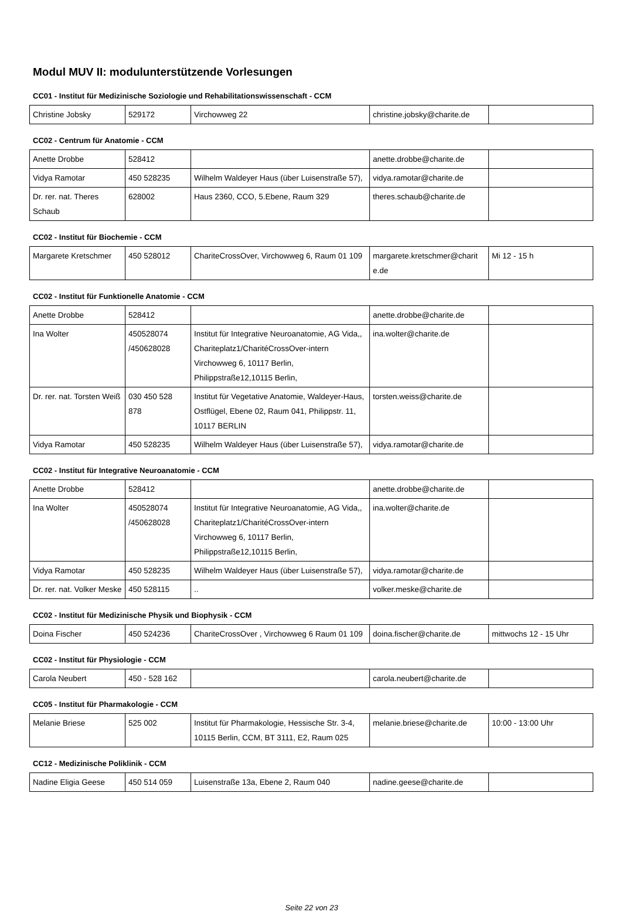Modul MUV II: modulunterstützende Vorlesungen
CC01 - Institut für Medizinische Soziologie und Rehabilitationswissenschaft - CCM
| Christine Jobsky | 529172 | Virchowweg 22 | christine.jobsky@charite.de | |
CC02 - Centrum für Anatomie - CCM
| Anette Drobbe | 528412 | | anette.drobbe@charite.de | |
| Vidya Ramotar | 450 528235 | Wilhelm Waldeyer Haus (über Luisenstraße 57), | vidya.ramotar@charite.de | |
| Dr. rer. nat. Theres Schaub | 628002 | Haus 2360, CCO, 5.Ebene, Raum 329 | theres.schaub@charite.de | |
CC02 - Institut für Biochemie - CCM
| Margarete Kretschmer | 450 528012 | ChariteCrossOver, Virchowweg 6, Raum 01 109 | margarete.kretschmer@charit e.de | Mi 12 - 15 h |
CC02 - Institut für Funktionelle Anatomie - CCM
| Anette Drobbe | 528412 | | anette.drobbe@charite.de | |
| Ina Wolter | 450528074 /450628028 | Institut für Integrative Neuroanatomie, AG Vida,, Chariteplatz1/CharitéCrossOver-intern Virchowweg 6, 10117 Berlin, Philippstraße12,10115 Berlin, | ina.wolter@charite.de | |
| Dr. rer. nat. Torsten Weiß | 030 450 528 878 | Institut für Vegetative Anatomie, Waldeyer-Haus, Ostflügel, Ebene 02, Raum 041, Philippstr. 11, 10117 BERLIN | torsten.weiss@charite.de | |
| Vidya Ramotar | 450 528235 | Wilhelm Waldeyer Haus (über Luisenstraße 57), | vidya.ramotar@charite.de | |
CC02 - Institut für Integrative Neuroanatomie - CCM
| Anette Drobbe | 528412 | | anette.drobbe@charite.de | |
| Ina Wolter | 450528074 /450628028 | Institut für Integrative Neuroanatomie, AG Vida,, Chariteplatz1/CharitéCrossOver-intern Virchowweg 6, 10117 Berlin, Philippstraße12,10115 Berlin, | ina.wolter@charite.de | |
| Vidya Ramotar | 450 528235 | Wilhelm Waldeyer Haus (über Luisenstraße 57), | vidya.ramotar@charite.de | |
| Dr. rer. nat. Volker Meske | 450 528115 | .. | volker.meske@charite.de | |
CC02 - Institut für Medizinische Physik und Biophysik - CCM
| Doina Fischer | 450 524236 | ChariteCrossOver , Virchowweg 6 Raum 01 109 | doina.fischer@charite.de | mittwochs 12 - 15 Uhr |
CC02 - Institut für Physiologie - CCM
| Carola Neubert | 450 - 528 162 | | carola.neubert@charite.de | |
CC05 - Institut für Pharmakologie - CCM
| Melanie Briese | 525 002 | Institut für Pharmakologie, Hessische Str. 3-4, 10115 Berlin, CCM, BT 3111, E2, Raum 025 | melanie.briese@charite.de | 10:00 - 13:00 Uhr |
CC12 - Medizinische Poliklinik - CCM
| Nadine Eligia Geese | 450 514 059 | Luisenstraße 13a, Ebene 2, Raum 040 | nadine.geese@charite.de | |
Seite 22 von 23